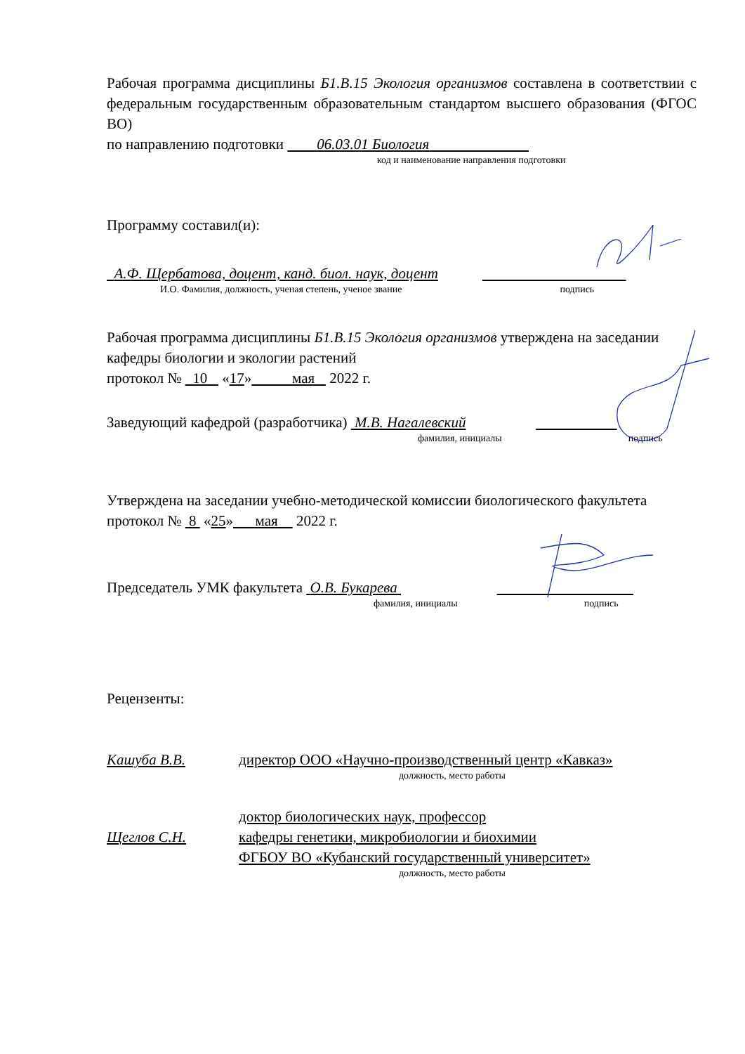Рабочая программа дисциплины Б1.В.15 Экология организмов составлена в соответствии с федеральным государственным образовательным стандартом высшего образования (ФГОС ВО)
по направлению подготовки 06.03.01 Биология
код и наименование направления подготовки
Программу составил(и):
А.Ф. Щербатова, доцент, канд. биол. наук, доцент
И.О. Фамилия, должность, ученая степень, ученое звание подпись
Рабочая программа дисциплины Б1.В.15 Экология организмов утверждена на заседании кафедры биологии и экологии растений
протокол № 10 «17» мая 2022 г.
Заведующий кафедрой (разработчика) М.В. Нагалевский
фамилия, инициалы подпись
Утверждена на заседании учебно-методической комиссии биологического факультета протокол № 8 «25» мая 2022 г.
Председатель УМК факультета О.В. Букарева
фамилия, инициалы подпись
Рецензенты:
Кашуба В.В. директор ООО «Научно-производственный центр «Кавказ»
должность, место работы
Щеглов С.Н.
доктор биологических наук, профессор
кафедры генетики, микробиологии и биохимии
ФГБОУ ВО «Кубанский государственный университет»
должность, место работы